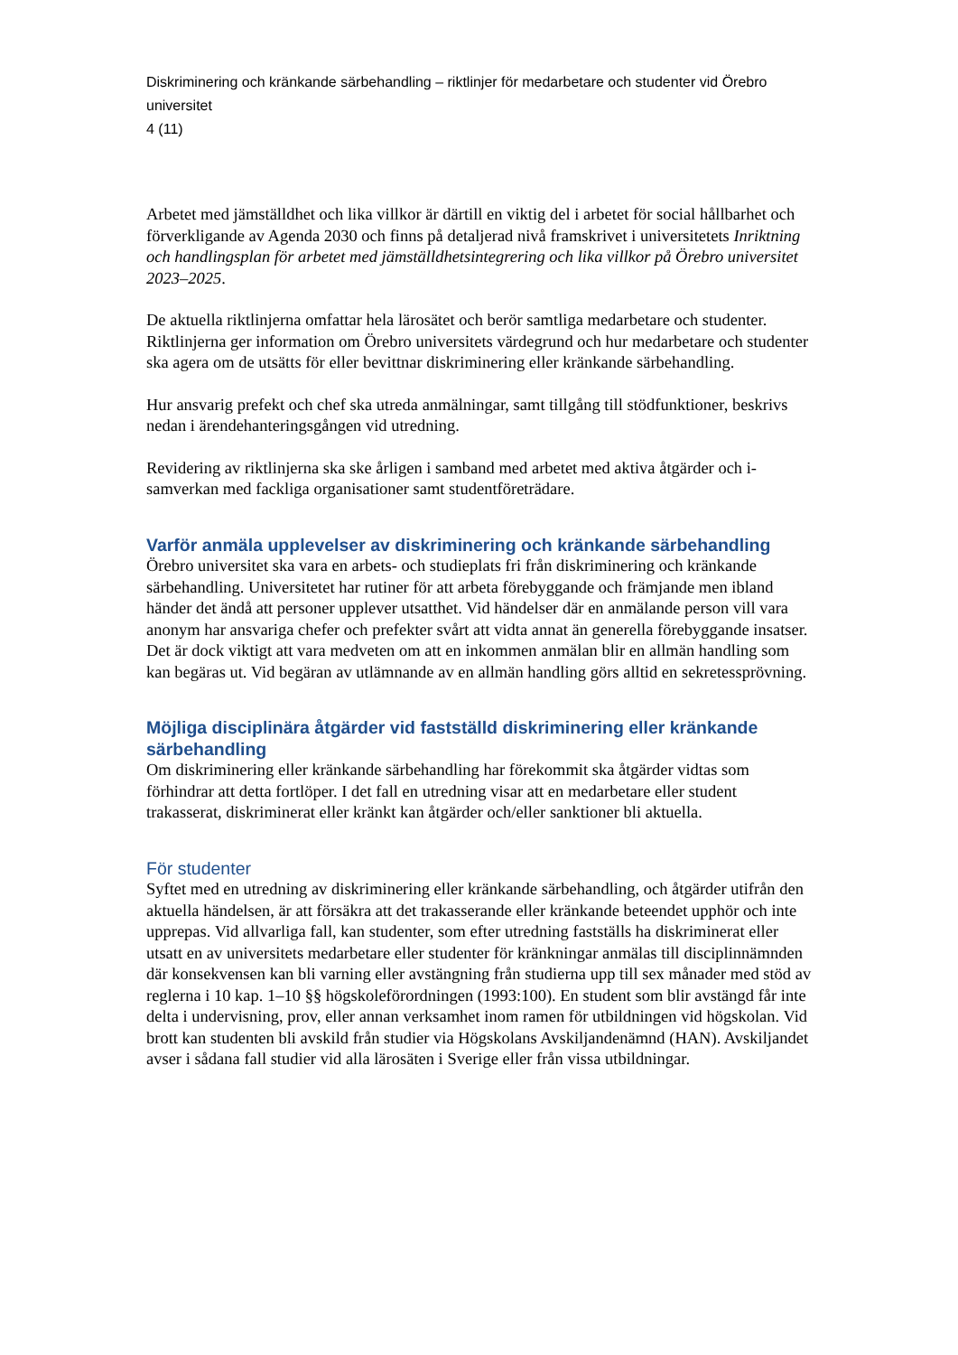Diskriminering och kränkande särbehandling – riktlinjer för medarbetare och studenter vid Örebro universitet
4 (11)
Arbetet med jämställdhet och lika villkor är därtill en viktig del i arbetet för social hållbarhet och förverkligande av Agenda 2030 och finns på detaljerad nivå framskrivet i universitetets Inriktning och handlingsplan för arbetet med jämställdhetsintegrering och lika villkor på Örebro universitet 2023–2025.
De aktuella riktlinjerna omfattar hela lärosätet och berör samtliga medarbetare och studenter. Riktlinjerna ger information om Örebro universitets värdegrund och hur medarbetare och studenter ska agera om de utsätts för eller bevittnar diskriminering eller kränkande särbehandling.
Hur ansvarig prefekt och chef ska utreda anmälningar, samt tillgång till stödfunktioner, beskrivs nedan i ärendehanteringsgången vid utredning.
Revidering av riktlinjerna ska ske årligen i samband med arbetet med aktiva åtgärder och i-samverkan med fackliga organisationer samt studentföreträdare.
Varför anmäla upplevelser av diskriminering och kränkande särbehandling
Örebro universitet ska vara en arbets- och studieplats fri från diskriminering och kränkande särbehandling. Universitetet har rutiner för att arbeta förebyggande och främjande men ibland händer det ändå att personer upplever utsatthet. Vid händelser där en anmälande person vill vara anonym har ansvariga chefer och prefekter svårt att vidta annat än generella förebyggande insatser. Det är dock viktigt att vara medveten om att en inkommen anmälan blir en allmän handling som kan begäras ut. Vid begäran av utlämnande av en allmän handling görs alltid en sekretessprövning.
Möjliga disciplinära åtgärder vid fastställd diskriminering eller kränkande särbehandling
Om diskriminering eller kränkande särbehandling har förekommit ska åtgärder vidtas som förhindrar att detta fortlöper. I det fall en utredning visar att en medarbetare eller student trakasserat, diskriminerat eller kränkt kan åtgärder och/eller sanktioner bli aktuella.
För studenter
Syftet med en utredning av diskriminering eller kränkande särbehandling, och åtgärder utifrån den aktuella händelsen, är att försäkra att det trakasserande eller kränkande beteendet upphör och inte upprepas. Vid allvarliga fall, kan studenter, som efter utredning fastställs ha diskriminerat eller utsatt en av universitets medarbetare eller studenter för kränkningar anmälas till disciplinnämnden där konsekvensen kan bli varning eller avstängning från studierna upp till sex månader med stöd av reglerna i 10 kap. 1–10 §§ högskoleförordningen (1993:100). En student som blir avstängd får inte delta i undervisning, prov, eller annan verksamhet inom ramen för utbildningen vid högskolan. Vid brott kan studenten bli avskild från studier via Högskolans Avskiljandenämnd (HAN). Avskiljandet avser i sådana fall studier vid alla lärosäten i Sverige eller från vissa utbildningar.